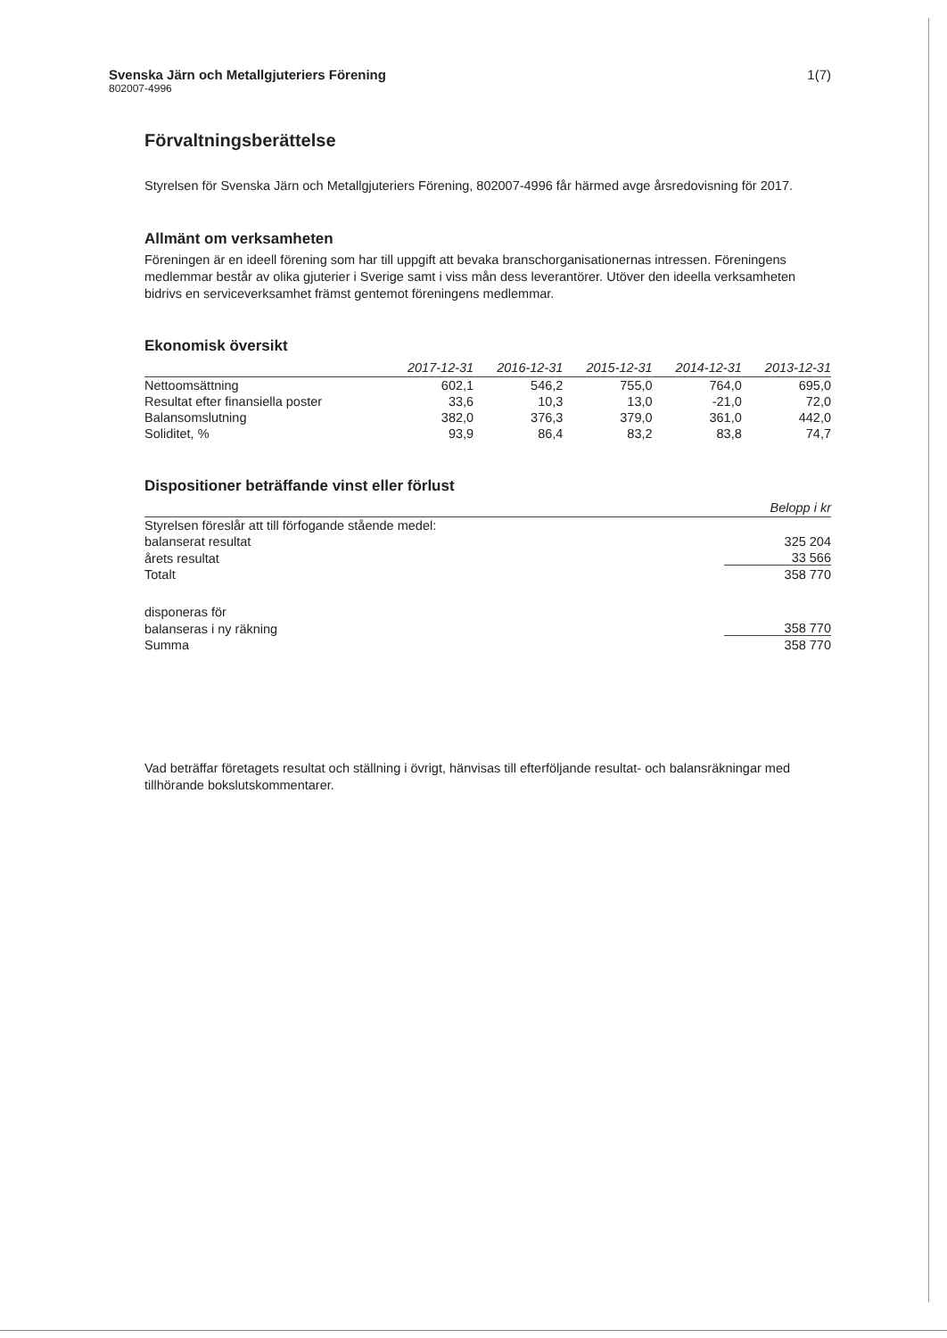Svenska Järn och Metallgjuteriers Förening
802007-4996
1(7)
Förvaltningsberättelse
Styrelsen för Svenska Järn och Metallgjuteriers Förening, 802007-4996 får härmed avge årsredovisning för 2017.
Allmänt om verksamheten
Föreningen är en ideell förening som har till uppgift att bevaka branschorganisationernas intressen. Föreningens medlemmar består av olika gjuterier i Sverige samt i viss mån dess leverantörer. Utöver den ideella verksamheten bidrivs en serviceverksamhet främst gentemot föreningens medlemmar.
Ekonomisk översikt
| | 2017-12-31 | 2016-12-31 | 2015-12-31 | 2014-12-31 | 2013-12-31 |
| --- | --- | --- | --- | --- | --- |
| Nettoomsättning | 602,1 | 546,2 | 755,0 | 764,0 | 695,0 |
| Resultat efter finansiella poster | 33,6 | 10,3 | 13,0 | -21,0 | 72,0 |
| Balansomslutning | 382,0 | 376,3 | 379,0 | 361,0 | 442,0 |
| Soliditet, % | 93,9 | 86,4 | 83,2 | 83,8 | 74,7 |
Dispositioner beträffande vinst eller förlust
| | Belopp i kr |
| --- | --- |
| Styrelsen föreslår att till förfogande stående medel: | |
| balanserat resultat | 325 204 |
| årets resultat | 33 566 |
| Totalt | 358 770 |
| disponeras för | |
| balanseras i ny räkning | 358 770 |
| Summa | 358 770 |
Vad beträffar företagets resultat och ställning i övrigt, hänvisas till efterföljande resultat- och balansräkningar med tillhörande bokslutskommentarer.